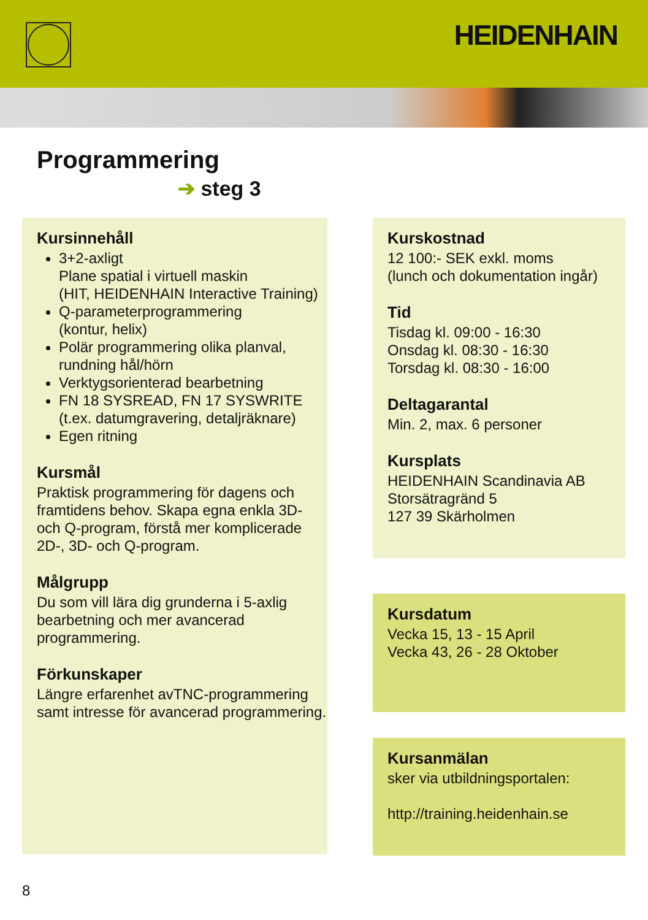HEIDENHAIN
Programmering
➔ steg 3
Kursinnehåll
3+2-axligt
Plane spatial i virtuell maskin
(HIT, HEIDENHAIN Interactive Training)
Q-parameterprogrammering
(kontur, helix)
Polär programmering olika planval, rundning hål/hörn
Verktygsorienterad bearbetning
FN 18 SYSREAD, FN 17 SYSWRITE (t.ex. datumgravering, detaljräknare)
Egen ritning
Kursmål
Praktisk programmering för dagens och framtidens behov. Skapa egna enkla 3D- och Q-program, förstå mer komplicerade 2D-, 3D- och Q-program.
Målgrupp
Du som vill lära dig grunderna i 5-axlig bearbetning och mer avancerad programmering.
Förkunskaper
Längre erfarenhet avTNC-programmering samt intresse för avancerad programmering.
Kurskostnad
12 100:- SEK exkl. moms
(lunch och dokumentation ingår)
Tid
Tisdag kl. 09:00 - 16:30
Onsdag kl. 08:30 - 16:30
Torsdag kl. 08:30 - 16:00
Deltagarantal
Min. 2, max. 6 personer
Kursplats
HEIDENHAIN Scandinavia AB
Storsätragränd 5
127 39 Skärholmen
Kursdatum
Vecka 15, 13 - 15 April
Vecka 43, 26 - 28 Oktober
Kursanmälan
sker via utbildningsportalen:
http://training.heidenhain.se
8